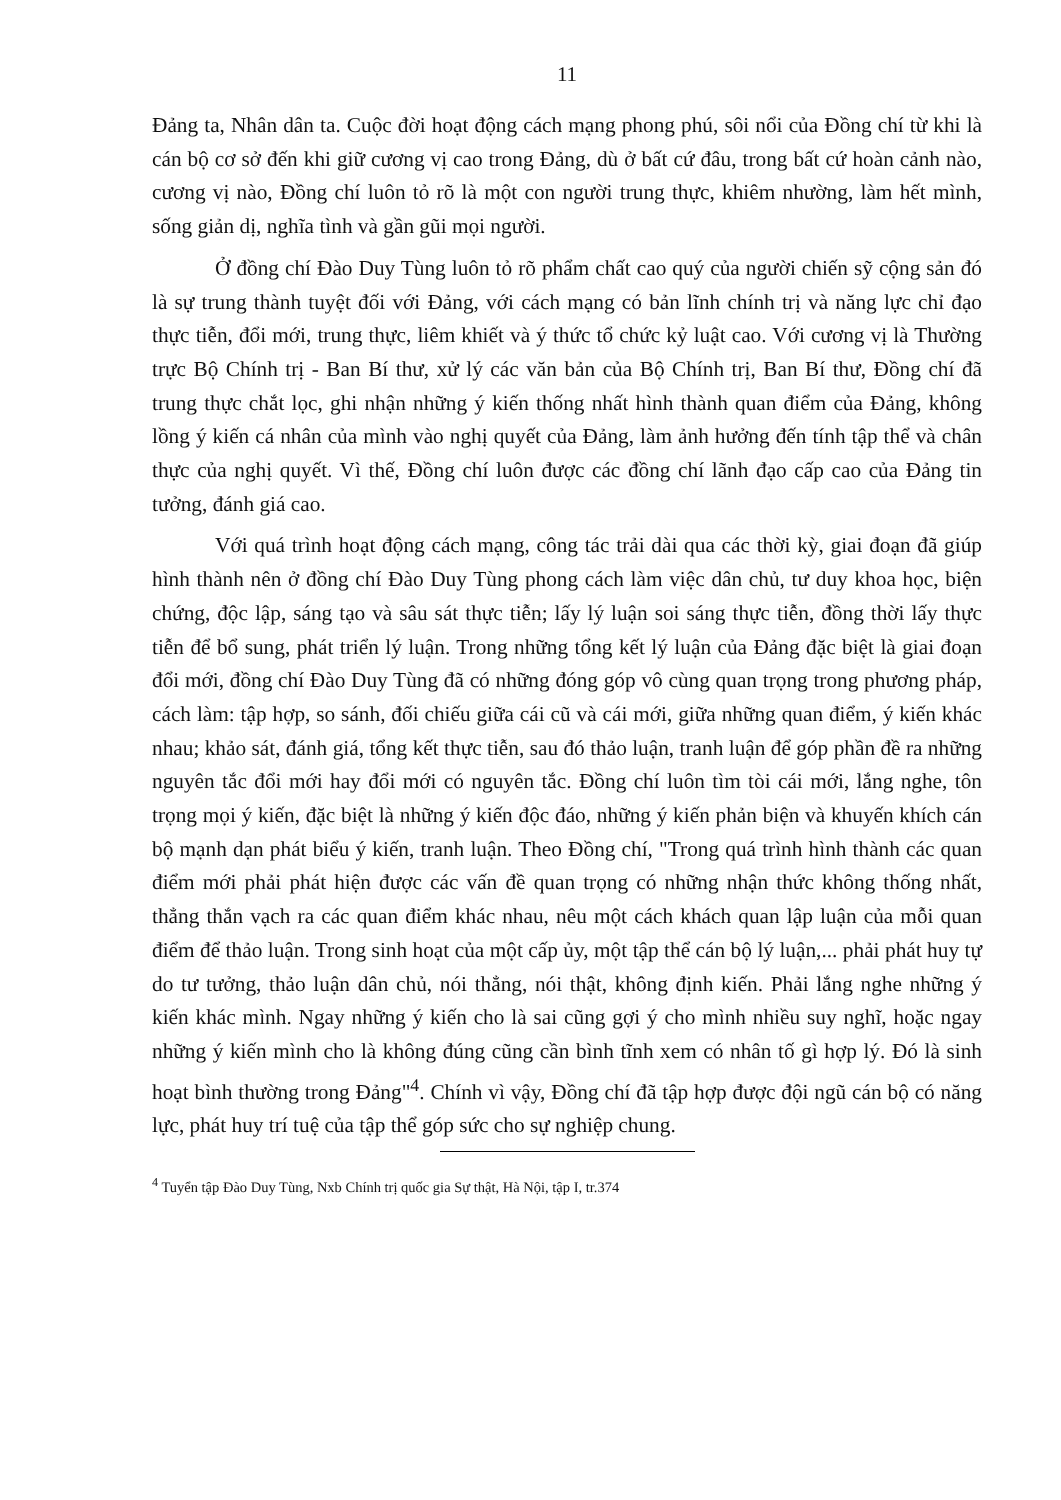11
Đảng ta, Nhân dân ta. Cuộc đời hoạt động cách mạng phong phú, sôi nổi của Đồng chí từ khi là cán bộ cơ sở đến khi giữ cương vị cao trong Đảng, dù ở bất cứ đâu, trong bất cứ hoàn cảnh nào, cương vị nào, Đồng chí luôn tỏ rõ là một con người trung thực, khiêm nhường, làm hết mình, sống giản dị, nghĩa tình và gần gũi mọi người.
Ở đồng chí Đào Duy Tùng luôn tỏ rõ phẩm chất cao quý của người chiến sỹ cộng sản đó là sự trung thành tuyệt đối với Đảng, với cách mạng có bản lĩnh chính trị và năng lực chỉ đạo thực tiễn, đổi mới, trung thực, liêm khiết và ý thức tổ chức kỷ luật cao. Với cương vị là Thường trực Bộ Chính trị - Ban Bí thư, xử lý các văn bản của Bộ Chính trị, Ban Bí thư, Đồng chí đã trung thực chắt lọc, ghi nhận những ý kiến thống nhất hình thành quan điểm của Đảng, không lồng ý kiến cá nhân của mình vào nghị quyết của Đảng, làm ảnh hưởng đến tính tập thể và chân thực của nghị quyết. Vì thế, Đồng chí luôn được các đồng chí lãnh đạo cấp cao của Đảng tin tưởng, đánh giá cao.
Với quá trình hoạt động cách mạng, công tác trải dài qua các thời kỳ, giai đoạn đã giúp hình thành nên ở đồng chí Đào Duy Tùng phong cách làm việc dân chủ, tư duy khoa học, biện chứng, độc lập, sáng tạo và sâu sát thực tiễn; lấy lý luận soi sáng thực tiễn, đồng thời lấy thực tiễn để bổ sung, phát triển lý luận. Trong những tổng kết lý luận của Đảng đặc biệt là giai đoạn đổi mới, đồng chí Đào Duy Tùng đã có những đóng góp vô cùng quan trọng trong phương pháp, cách làm: tập hợp, so sánh, đối chiếu giữa cái cũ và cái mới, giữa những quan điểm, ý kiến khác nhau; khảo sát, đánh giá, tổng kết thực tiễn, sau đó thảo luận, tranh luận để góp phần đề ra những nguyên tắc đổi mới hay đổi mới có nguyên tắc. Đồng chí luôn tìm tòi cái mới, lắng nghe, tôn trọng mọi ý kiến, đặc biệt là những ý kiến độc đáo, những ý kiến phản biện và khuyến khích cán bộ mạnh dạn phát biểu ý kiến, tranh luận. Theo Đồng chí, "Trong quá trình hình thành các quan điểm mới phải phát hiện được các vấn đề quan trọng có những nhận thức không thống nhất, thẳng thắn vạch ra các quan điểm khác nhau, nêu một cách khách quan lập luận của mỗi quan điểm để thảo luận. Trong sinh hoạt của một cấp ủy, một tập thể cán bộ lý luận,... phải phát huy tự do tư tưởng, thảo luận dân chủ, nói thẳng, nói thật, không định kiến. Phải lắng nghe những ý kiến khác mình. Ngay những ý kiến cho là sai cũng gợi ý cho mình nhiều suy nghĩ, hoặc ngay những ý kiến mình cho là không đúng cũng cần bình tĩnh xem có nhân tố gì hợp lý. Đó là sinh hoạt bình thường trong Đảng"<sup>4</sup>. Chính vì vậy, Đồng chí đã tập hợp được đội ngũ cán bộ có năng lực, phát huy trí tuệ của tập thể góp sức cho sự nghiệp chung.
<sup>4</sup> Tuyển tập Đào Duy Tùng, Nxb Chính trị quốc gia Sự thật, Hà Nội, tập I, tr.374